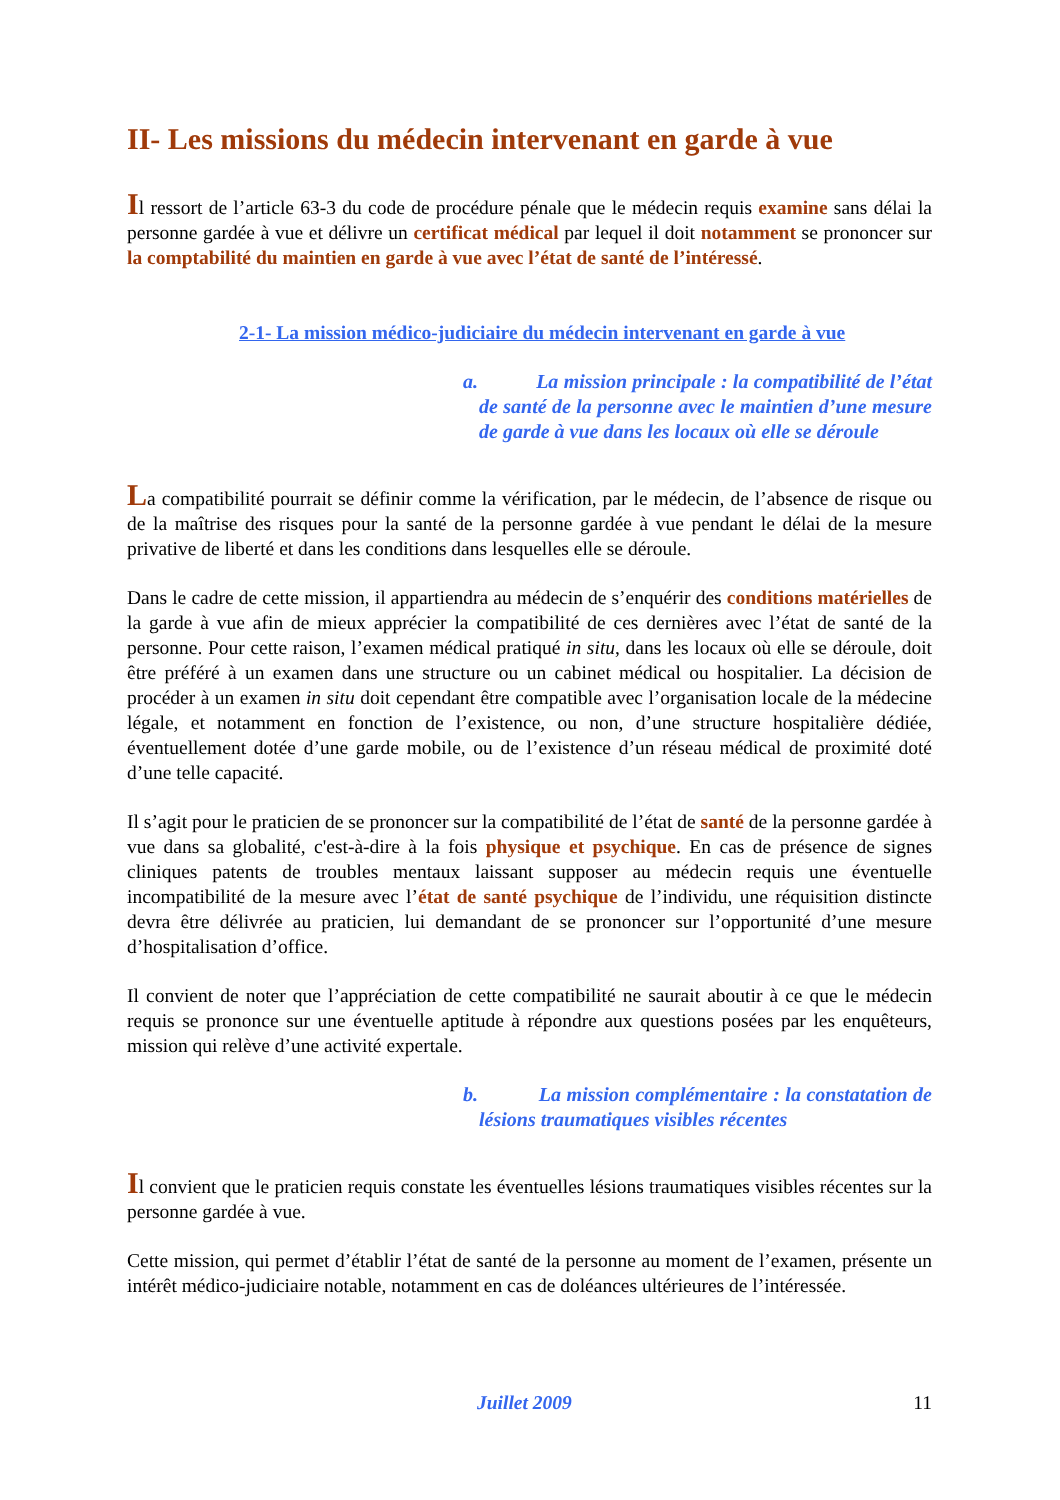II- Les missions du médecin intervenant en garde à vue
Il ressort de l’article 63-3 du code de procédure pénale que le médecin requis examine sans délai la personne gardée à vue et délivre un certificat médical par lequel il doit notamment se prononcer sur la comptabilité du maintien en garde à vue avec l’état de santé de l’intéressé.
2-1- La mission médico-judiciaire du médecin intervenant en garde à vue
a. La mission principale : la compatibilité de l’état de santé de la personne avec le maintien d’une mesure de garde à vue dans les locaux où elle se déroule
La compatibilité pourrait se définir comme la vérification, par le médecin, de l’absence de risque ou de la maîtrise des risques pour la santé de la personne gardée à vue pendant le délai de la mesure privative de liberté et dans les conditions dans lesquelles elle se déroule.
Dans le cadre de cette mission, il appartiendra au médecin de s’enquérir des conditions matérielles de la garde à vue afin de mieux apprécier la compatibilité de ces dernières avec l’état de santé de la personne. Pour cette raison, l’examen médical pratiqué in situ, dans les locaux où elle se déroule, doit être préféré à un examen dans une structure ou un cabinet médical ou hospitalier. La décision de procéder à un examen in situ doit cependant être compatible avec l’organisation locale de la médecine légale, et notamment en fonction de l’existence, ou non, d’une structure hospitalière dédiée, éventuellement dotée d’une garde mobile, ou de l’existence d’un réseau médical de proximité doté d’une telle capacité.
Il s’agit pour le praticien de se prononcer sur la compatibilité de l’état de santé de la personne gardée à vue dans sa globalité, c'est-à-dire à la fois physique et psychique. En cas de présence de signes cliniques patents de troubles mentaux laissant supposer au médecin requis une éventuelle incompatibilité de la mesure avec l’état de santé psychique de l’individu, une réquisition distincte devra être délivrée au praticien, lui demandant de se prononcer sur l’opportunité d’une mesure d’hospitalisation d’office.
Il convient de noter que l’appréciation de cette compatibilité ne saurait aboutir à ce que le médecin requis se prononce sur une éventuelle aptitude à répondre aux questions posées par les enquêteurs, mission qui relève d’une activité expertale.
b. La mission complémentaire : la constatation de lésions traumatiques visibles récentes
Il convient que le praticien requis constate les éventuelles lésions traumatiques visibles récentes sur la personne gardée à vue.
Cette mission, qui permet d’établir l’état de santé de la personne au moment de l’examen, présente un intérêt médico-judiciaire notable, notamment en cas de doléances ultérieures de l’intéressée.
Juillet 2009 11